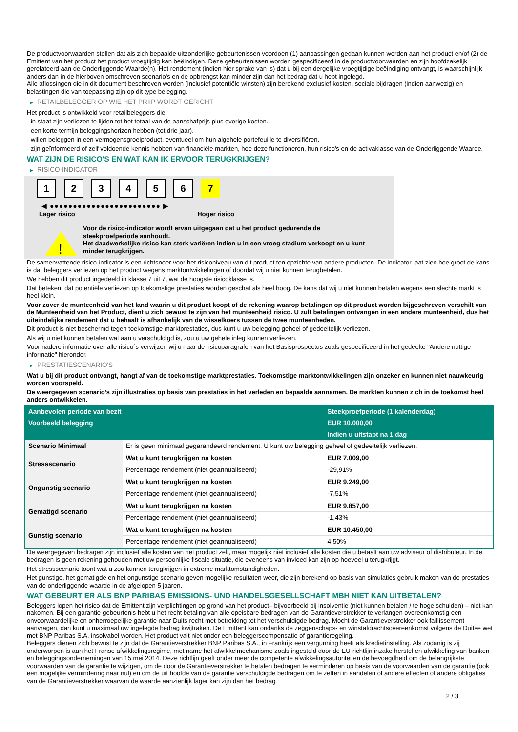De productvoorwaarden stellen dat als zich bepaalde uitzonderlijke gebeurtenissen voordoen (1) aanpassingen gedaan kunnen worden aan het product en/of (2) de Emittent van het product het product vroegtijdig kan beëindigen. Deze gebeurtenissen worden gespecificeerd in de productvoorwaarden en zijn hoofdzakelijk gerelateerd aan de Onderliggende Waarde(n). Het rendement (indien hier sprake van is) dat u bij een dergelijke vroegtijdige beëindiging ontvangt, is waarschijnlijk anders dan in de hierboven omschreven scenario's en de opbrengst kan minder zijn dan het bedrag dat u hebt ingelegd.
Alle aflossingen die in dit document beschreven worden (inclusief potentiële winsten) zijn berekend exclusief kosten, sociale bijdragen (indien aanwezig) en belastingen die van toepassing zijn op dit type belegging.
▶ RETAILBELEGGER OP WIE HET PRIIP WORDT GERICHT
Het product is ontwikkeld voor retailbeleggers die:
- in staat zijn verliezen te lijden tot het totaal van de aanschafprijs plus overige kosten.
- een korte termijn beleggingshorizon hebben (tot drie jaar).
- willen beleggen in een vermogensgroeiproduct, eventueel om hun algehele portefeuille te diversifiëren.
- zijn geïnformeerd of zelf voldoende kennis hebben van financiële markten, hoe deze functioneren, hun risico's en de activaklasse van de Onderliggende Waarde.
WAT ZIJN DE RISICO'S EN WAT KAN IK ERVOOR TERUGKRIJGEN?
▶ RISICO-INDICATOR
1 2 3 4 5 6 7
◀ ●●●●●●●●●●●●●●●●●●●●●●●● ▶
Lager risico Hoger risico
!
Voor de risico-indicator wordt ervan uitgegaan dat u het product gedurende de steekproefperiode aanhoudt.
Het daadwerkelijke risico kan sterk variëren indien u in een vroeg stadium verkoopt en u kunt minder terugkrijgen.
De samenvattende risico-indicator is een richtsnoer voor het risiconiveau van dit product ten opzichte van andere producten. De indicator laat zien hoe groot de kans is dat beleggers verliezen op het product wegens marktontwikkelingen of doordat wij u niet kunnen terugbetalen.
We hebben dit product ingedeeld in klasse 7 uit 7, wat de hoogste risicoklasse is.
Dat betekent dat potentiële verliezen op toekomstige prestaties worden geschat als heel hoog. De kans dat wij u niet kunnen betalen wegens een slechte markt is heel klein.
Voor zover de munteenheid van het land waarin u dit product koopt of de rekening waarop betalingen op dit product worden bijgeschreven verschilt van de Munteenheid van het Product, dient u zich bewust te zijn van het munteenheid risico. U zult betalingen ontvangen in een andere munteenheid, dus het uiteindelijke rendement dat u behaalt is afhankelijk van de wisselkoers tussen de twee munteenheden.
Dit product is niet beschermd tegen toekomstige marktprestaties, dus kunt u uw belegging geheel of gedeeltelijk verliezen.
Als wij u niet kunnen betalen wat aan u verschuldigd is, zou u uw gehele inleg kunnen verliezen.
Voor nadere informatie over alle risico´s verwijzen wij u naar de risicoparagrafen van het Basisprospectus zoals gespecificeerd in het gedeelte "Andere nuttige informatie" hieronder.
▶ PRESTATIESCENARIO'S
Wat u bij dit product ontvangt, hangt af van de toekomstige marktprestaties. Toekomstige marktontwikkelingen zijn onzeker en kunnen niet nauwkeurig worden voorspeld.
De weergegeven scenario’s zijn illustraties op basis van prestaties in het verleden en bepaalde aannamen. De markten kunnen zich in de toekomst heel anders ontwikkelen.
| Aanbevolen periode van bezit | | Steekproefperiode (1 kalenderdag) |
| --- | --- | --- |
| Voorbeeld belegging | | EUR 10.000,00 |
| | | Indien u uitstapt na 1 dag |
| Scenario Minimaal | Er is geen minimaal gegarandeerd rendement. U kunt uw belegging geheel of gedeeltelijk verliezen. | |
| Stressscenario | Wat u kunt terugkrijgen na kosten | EUR 7.009,00 |
| | Percentage rendement (niet geannualiseerd) | -29,91% |
| Ongunstig scenario | Wat u kunt terugkrijgen na kosten | EUR 9.249,00 |
| | Percentage rendement (niet geannualiseerd) | -7,51% |
| Gematigd scenario | Wat u kunt terugkrijgen na kosten | EUR 9.857,00 |
| | Percentage rendement (niet geannualiseerd) | -1,43% |
| Gunstig scenario | Wat u kunt terugkrijgen na kosten | EUR 10.450,00 |
| | Percentage rendement (niet geannualiseerd) | 4,50% |
De weergegeven bedragen zijn inclusief alle kosten van het product zelf, maar mogelijk niet inclusief alle kosten die u betaalt aan uw adviseur of distributeur. In de bedragen is geen rekening gehouden met uw persoonlijke fiscale situatie, die eveneens van invloed kan zijn op hoeveel u terugkrijgt.
Het stressscenario toont wat u zou kunnen terugkrijgen in extreme marktomstandigheden.
Het gunstige, het gematigde en het ongunstige scenario geven mogelijke resultaten weer, die zijn berekend op basis van simulaties gebruik maken van de prestaties van de onderliggende waarde in de afgelopen 5 jaaren.
WAT GEBEURT ER ALS BNP PARIBAS EMISSIONS- UND HANDELSGESELLSCHAFT MBH NIET KAN UITBETALEN?
Beleggers lopen het risico dat de Emittent zijn verplichtingen op grond van het product– bijvoorbeeld bij insolventie (niet kunnen betalen / te hoge schulden) – niet kan nakomen. Bij een garantie-gebeurtenis hebt u het recht betaling van alle opeisbare bedragen van de Garantieverstrekker te verlangen overeenkomstig een onvoorwaardelijke en onherroepelijke garantie naar Duits recht met betrekking tot het verschuldigde bedrag. Mocht de Garantieverstrekker ook faillissement aanvragen, dan kunt u maximaal uw ingelegde bedrag kwijtraken. De Emittent kan ondanks de zeggenschaps- en winstafdrachtsovereenkomst volgens de Duitse wet met BNP Paribas S.A. insolvabel worden. Het product valt niet onder een beleggerscompensatie of garantieregeling.
Beleggers dienen zich bewust te zijn dat de Garantieverstrekker BNP Paribas S.A., in Frankrijk een vergunning heeft als kredietinstelling. Als zodanig is zij onderworpen is aan het Franse afwikkelingsregime, met name het afwikkelmechanisme zoals ingesteld door de EU-richtlijn inzake herstel en afwikkeling van banken en beleggingsondernemingen van 15 mei 2014. Deze richtlijn geeft onder meer de competente afwikkelingsautoriteiten de bevoegdheid om de belangrijkste voorwaarden van de garantie te wijzigen, om de door de Garantieverstrekker te betalen bedragen te verminderen op basis van de voorwaarden van de garantie (ook een mogelijke vermindering naar nul) en om de uit hoofde van de garantie verschuldigde bedragen om te zetten in aandelen of andere effecten of andere obligaties van de Garantieverstrekker waarvan de waarde aanzienlijk lager kan zijn dan het bedrag
2 / 3